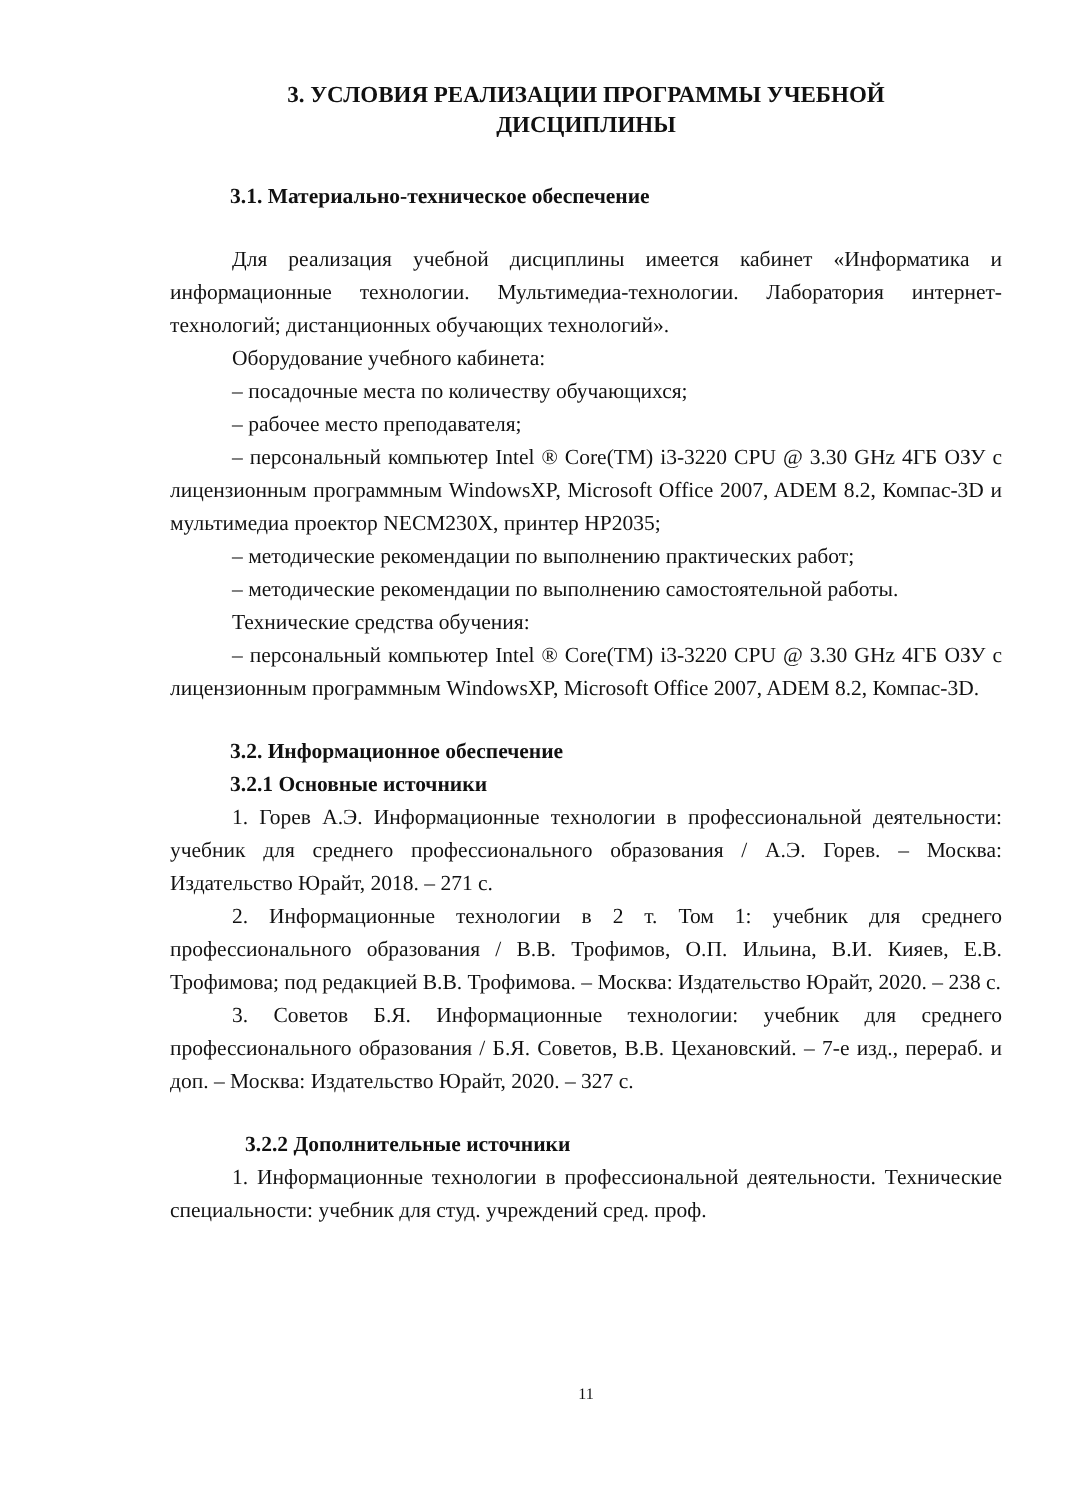3. УСЛОВИЯ РЕАЛИЗАЦИИ ПРОГРАММЫ УЧЕБНОЙ
ДИСЦИПЛИНЫ
3.1. Материально-техническое обеспечение
Для реализация учебной дисциплины имеется кабинет «Информатика и информационные технологии. Мультимедиа-технологии. Лаборатория интернет-технологий; дистанционных обучающих технологий».
Оборудование учебного кабинета:
– посадочные места по количеству обучающихся;
– рабочее место преподавателя;
– персональный компьютер Intel ® Core(TM) i3-3220 CPU @ 3.30 GHz 4ГБ ОЗУ с лицензионным программным WindowsXP, Microsoft Office 2007, ADEM 8.2, Компас-3D и мультимедиа проектор NECM230X, принтер HP2035;
– методические рекомендации по выполнению практических работ;
– методические рекомендации по выполнению самостоятельной работы.
Технические средства обучения:
– персональный компьютер Intel ® Core(TM) i3-3220 CPU @ 3.30 GHz 4ГБ ОЗУ с лицензионным программным WindowsXP, Microsoft Office 2007, ADEM 8.2, Компас-3D.
3.2. Информационное обеспечение
3.2.1 Основные источники
1. Горев А.Э. Информационные технологии в профессиональной деятельности: учебник для среднего профессионального образования / А.Э. Горев. – Москва: Издательство Юрайт, 2018. – 271 с.
2. Информационные технологии в 2 т. Том 1: учебник для среднего профессионального образования / В.В. Трофимов, О.П. Ильина, В.И. Кияев, Е.В. Трофимова; под редакцией В.В. Трофимова. – Москва: Издательство Юрайт, 2020. – 238 с.
3. Советов Б.Я. Информационные технологии: учебник для среднего профессионального образования / Б.Я. Советов, В.В. Цехановский. – 7-е изд., перераб. и доп. – Москва: Издательство Юрайт, 2020. – 327 с.
3.2.2 Дополнительные источники
1. Информационные технологии в профессиональной деятельности. Технические специальности: учебник для студ. учреждений сред. проф.
11